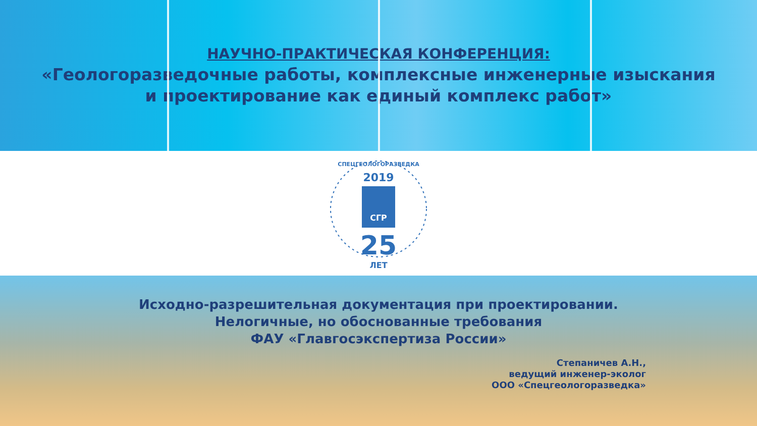НАУЧНО-ПРАКТИЧЕСКАЯ КОНФЕРЕНЦИЯ:
«Геологоразведочные работы, комплексные инженерные изыскания
и проектирование как единый комплекс работ»
СПЕЦГЕОЛОГОРАЗВЕДКА
2019
СГР
25
ЛЕТ
Исходно-разрешительная документация при проектировании.
Нелогичные, но обоснованные требования
ФАУ «Главгосэкспертиза России»
Степаничев А.Н.,
ведущий инженер-эколог
ООО «Спецгеологоразведка»